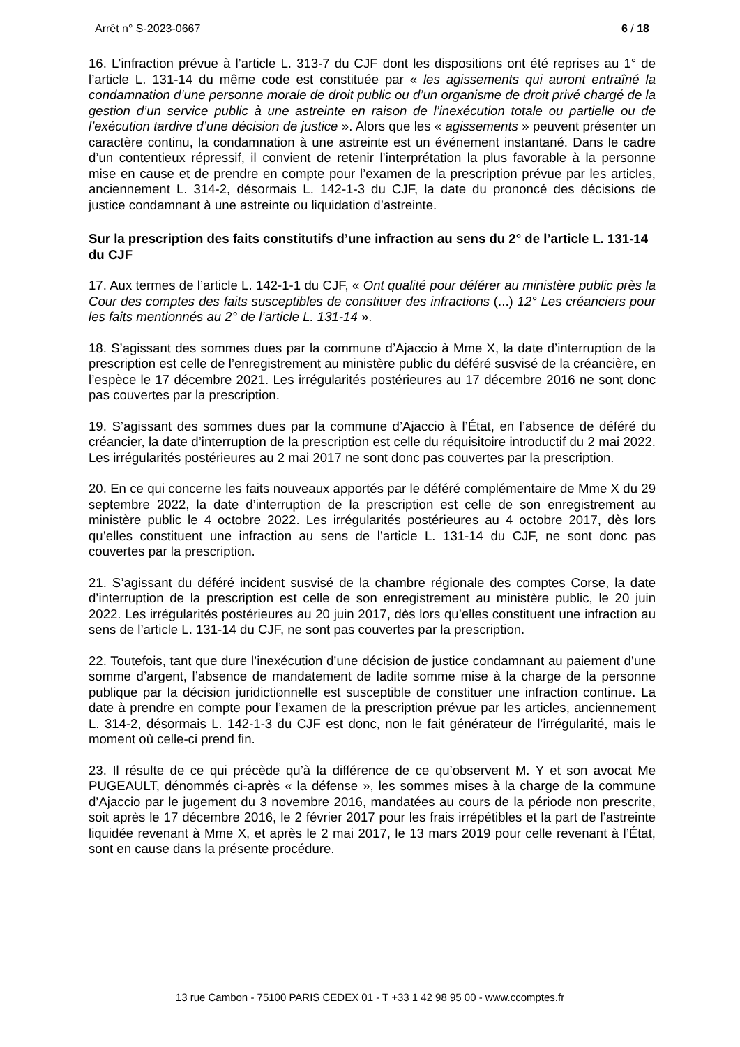Arrêt n° S-2023-0667 6 / 18
16. L’infraction prévue à l’article L. 313-7 du CJF dont les dispositions ont été reprises au 1° de l’article L. 131-14 du même code est constituée par « les agissements qui auront entraîné la condamnation d’une personne morale de droit public ou d’un organisme de droit privé chargé de la gestion d’un service public à une astreinte en raison de l’inexécution totale ou partielle ou de l’exécution tardive d’une décision de justice ». Alors que les « agissements » peuvent présenter un caractère continu, la condamnation à une astreinte est un événement instantané. Dans le cadre d’un contentieux répressif, il convient de retenir l’interprétation la plus favorable à la personne mise en cause et de prendre en compte pour l’examen de la prescription prévue par les articles, anciennement L. 314-2, désormais L. 142-1-3 du CJF, la date du prononcé des décisions de justice condamnant à une astreinte ou liquidation d’astreinte.
Sur la prescription des faits constitutifs d’une infraction au sens du 2° de l’article L. 131-14 du CJF
17. Aux termes de l’article L. 142-1-1 du CJF, « Ont qualité pour déférer au ministère public près la Cour des comptes des faits susceptibles de constituer des infractions (...) 12° Les créanciers pour les faits mentionnés au 2° de l’article L. 131-14 ».
18. S’agissant des sommes dues par la commune d’Ajaccio à Mme X, la date d’interruption de la prescription est celle de l’enregistrement au ministère public du déféré susvisé de la créancière, en l’espèce le 17 décembre 2021. Les irrégularités postérieures au 17 décembre 2016 ne sont donc pas couvertes par la prescription.
19. S’agissant des sommes dues par la commune d’Ajaccio à l’État, en l’absence de déféré du créancier, la date d’interruption de la prescription est celle du réquisitoire introductif du 2 mai 2022. Les irrégularités postérieures au 2 mai 2017 ne sont donc pas couvertes par la prescription.
20. En ce qui concerne les faits nouveaux apportés par le déféré complémentaire de Mme X du 29 septembre 2022, la date d’interruption de la prescription est celle de son enregistrement au ministère public le 4 octobre 2022. Les irrégularités postérieures au 4 octobre 2017, dès lors qu’elles constituent une infraction au sens de l’article L. 131-14 du CJF, ne sont donc pas couvertes par la prescription.
21. S’agissant du déféré incident susvisé de la chambre régionale des comptes Corse, la date d’interruption de la prescription est celle de son enregistrement au ministère public, le 20 juin 2022. Les irrégularités postérieures au 20 juin 2017, dès lors qu’elles constituent une infraction au sens de l’article L. 131-14 du CJF, ne sont pas couvertes par la prescription.
22. Toutefois, tant que dure l’inexécution d’une décision de justice condamnant au paiement d’une somme d’argent, l’absence de mandatement de ladite somme mise à la charge de la personne publique par la décision juridictionnelle est susceptible de constituer une infraction continue. La date à prendre en compte pour l’examen de la prescription prévue par les articles, anciennement L. 314-2, désormais L. 142-1-3 du CJF est donc, non le fait générateur de l’irrégularité, mais le moment où celle-ci prend fin.
23. Il résulte de ce qui précède qu’à la différence de ce qu’observent M. Y et son avocat Me PUGEAULT, dénommés ci-après « la défense », les sommes mises à la charge de la commune d’Ajaccio par le jugement du 3 novembre 2016, mandatées au cours de la période non prescrite, soit après le 17 décembre 2016, le 2 février 2017 pour les frais irrépétibles et la part de l’astreinte liquidée revenant à Mme X, et après le 2 mai 2017, le 13 mars 2019 pour celle revenant à l’État, sont en cause dans la présente procédure.
13 rue Cambon - 75100 PARIS CEDEX 01 - T +33 1 42 98 95 00 - www.ccomptes.fr